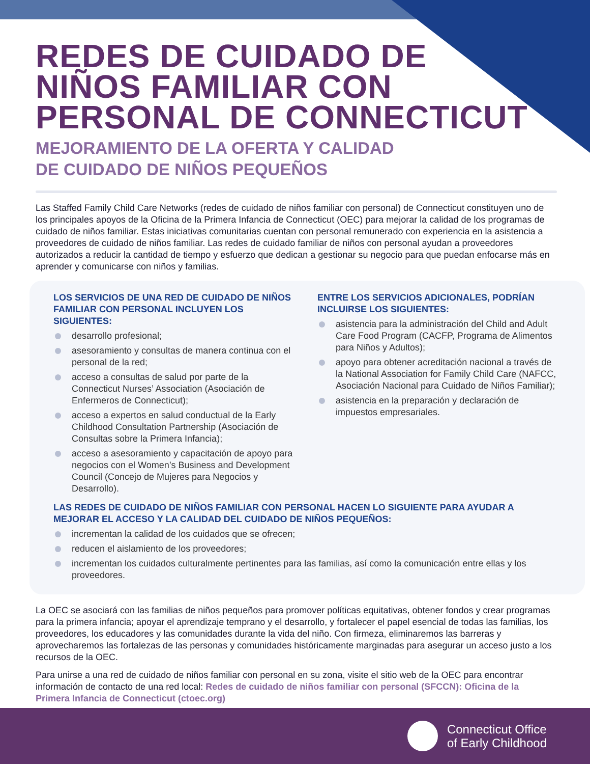REDES DE CUIDADO DE
NIÑOS FAMILIAR CON
PERSONAL DE CONNECTICUT
MEJORAMIENTO DE LA OFERTA Y CALIDAD
DE CUIDADO DE NIÑOS PEQUEÑOS
Las Staffed Family Child Care Networks (redes de cuidado de niños familiar con personal) de Connecticut constituyen uno de los principales apoyos de la Oficina de la Primera Infancia de Connecticut (OEC) para mejorar la calidad de los programas de cuidado de niños familiar. Estas iniciativas comunitarias cuentan con personal remunerado con experiencia en la asistencia a proveedores de cuidado de niños familiar. Las redes de cuidado familiar de niños con personal ayudan a proveedores autorizados a reducir la cantidad de tiempo y esfuerzo que dedican a gestionar su negocio para que puedan enfocarse más en aprender y comunicarse con niños y familias.
LOS SERVICIOS DE UNA RED DE CUIDADO DE NIÑOS FAMILIAR CON PERSONAL INCLUYEN LOS SIGUIENTES:
desarrollo profesional;
asesoramiento y consultas de manera continua con el personal de la red;
acceso a consultas de salud por parte de la Connecticut Nurses’ Association (Asociación de Enfermeros de Connecticut);
acceso a expertos en salud conductual de la Early Childhood Consultation Partnership (Asociación de Consultas sobre la Primera Infancia);
acceso a asesoramiento y capacitación de apoyo para negocios con el Women’s Business and Development Council (Concejo de Mujeres para Negocios y Desarrollo).
ENTRE LOS SERVICIOS ADICIONALES, PODRÍAN INCLUIRSE LOS SIGUIENTES:
asistencia para la administración del Child and Adult Care Food Program (CACFP, Programa de Alimentos para Niños y Adultos);
apoyo para obtener acreditación nacional a través de la National Association for Family Child Care (NAFCC, Asociación Nacional para Cuidado de Niños Familiar);
asistencia en la preparación y declaración de impuestos empresariales.
LAS REDES DE CUIDADO DE NIÑOS FAMILIAR CON PERSONAL HACEN LO SIGUIENTE PARA AYUDAR A MEJORAR EL ACCESO Y LA CALIDAD DEL CUIDADO DE NIÑOS PEQUEÑOS:
incrementan la calidad de los cuidados que se ofrecen;
reducen el aislamiento de los proveedores;
incrementan los cuidados culturalmente pertinentes para las familias, así como la comunicación entre ellas y los proveedores.
La OEC se asociará con las familias de niños pequeños para promover políticas equitativas, obtener fondos y crear programas para la primera infancia; apoyar el aprendizaje temprano y el desarrollo, y fortalecer el papel esencial de todas las familias, los proveedores, los educadores y las comunidades durante la vida del niño. Con firmeza, eliminaremos las barreras y aprovecharemos las fortalezas de las personas y comunidades históricamente marginadas para asegurar un acceso justo a los recursos de la OEC.
Para unirse a una red de cuidado de niños familiar con personal en su zona, visite el sitio web de la OEC para encontrar información de contacto de una red local: Redes de cuidado de niños familiar con personal (SFCCN): Oficina de la Primera Infancia de Connecticut (ctoec.org)
Connecticut Office
of Early Childhood